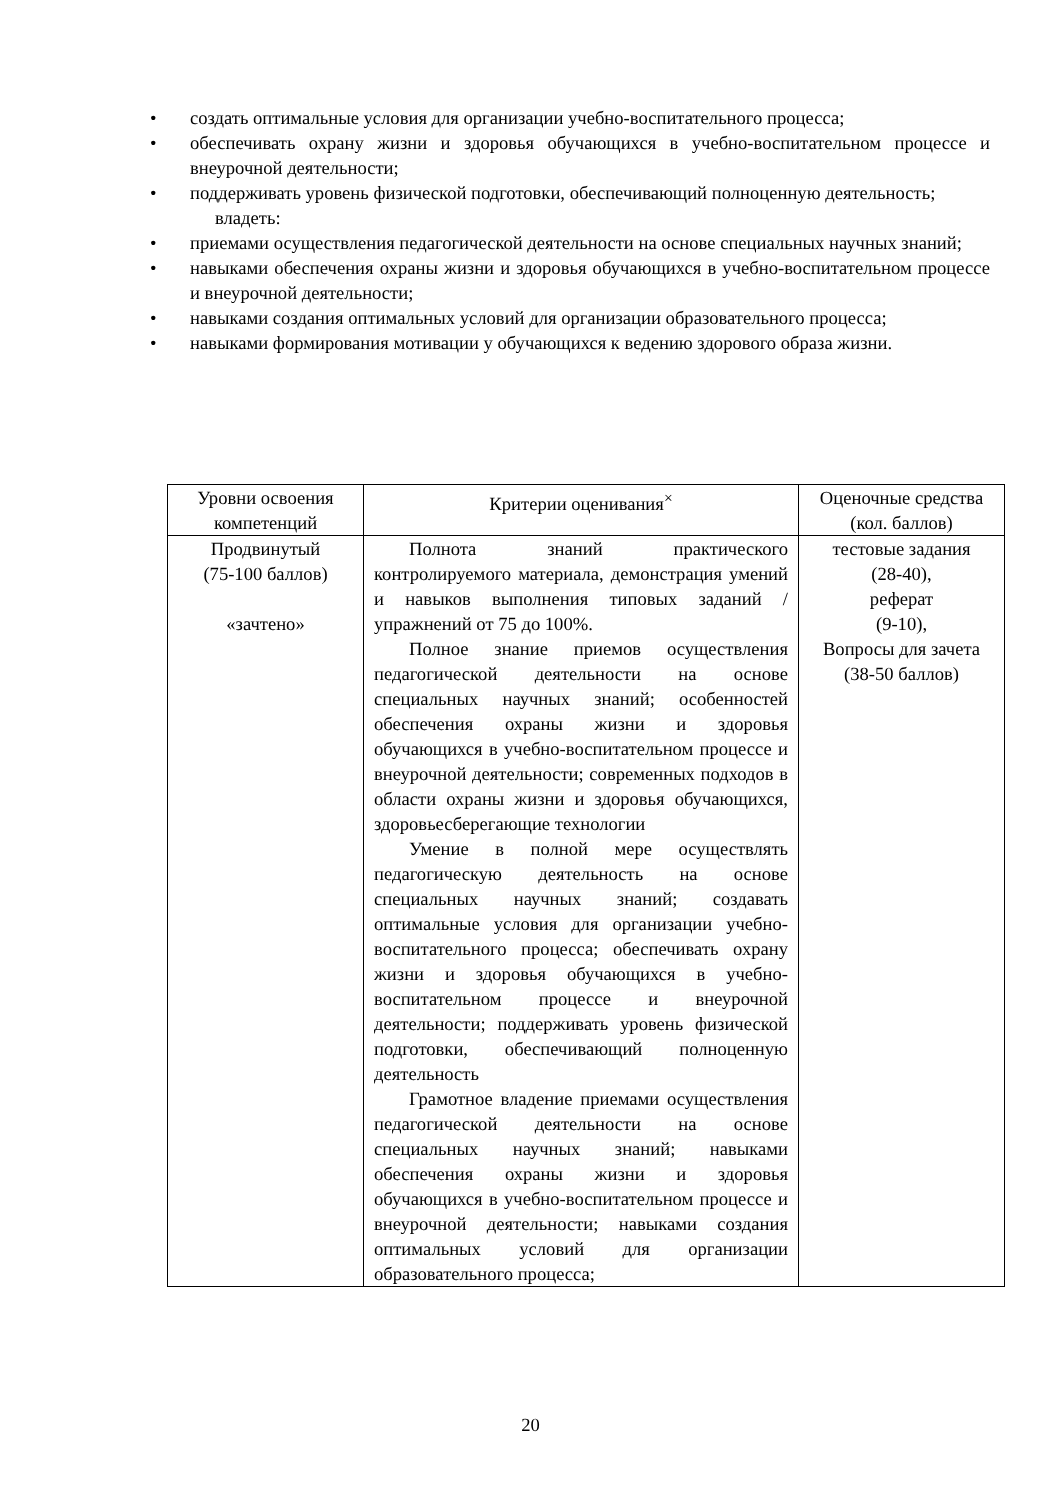• создать оптимальные условия для организации учебно-воспитательного процесса;
• обеспечивать охрану жизни и здоровья обучающихся в учебно-воспитательном процессе и внеурочной деятельности;
• поддерживать уровень физической подготовки, обеспечивающий полноценную деятельность;
владеть:
• приемами осуществления педагогической деятельности на основе специальных научных знаний;
• навыками обеспечения охраны жизни и здоровья обучающихся в учебно-воспитательном процессе и внеурочной деятельности;
• навыками создания оптимальных условий для организации образовательного процесса;
• навыками формирования мотивации у обучающихся к ведению здорового образа жизни.
| Уровни освоения компетенций | Критерии оценивания<sup>×</sup> | Оценочные средства (кол. баллов) |
| --- | --- | --- |
| Продвинутый (75-100 баллов) «зачтено» | Полнота знаний практического контролируемого материала, демонстрация умений и навыков выполнения типовых заданий / упражнений от 75 до 100%. Полное знание приемов осуществления педагогической деятельности на основе специальных научных знаний; особенностей обеспечения охраны жизни и здоровья обучающихся в учебно-воспитательном процессе и внеурочной деятельности; современных подходов в области охраны жизни и здоровья обучающихся, здоровьесберегающие технологии Умение в полной мере осуществлять педагогическую деятельность на основе специальных научных знаний; создавать оптимальные условия для организации учебно-воспитательного процесса; обеспечивать охрану жизни и здоровья обучающихся в учебно-воспитательном процессе и внеурочной деятельности; поддерживать уровень физической подготовки, обеспечивающий полноценную деятельность Грамотное владение приемами осуществления педагогической деятельности на основе специальных научных знаний; навыками обеспечения охраны жизни и здоровья обучающихся в учебно-воспитательном процессе и внеурочной деятельности; навыками создания оптимальных условий для организации образовательного процесса; | тестовые задания (28-40), реферат (9-10), Вопросы для зачета (38-50 баллов) |
20